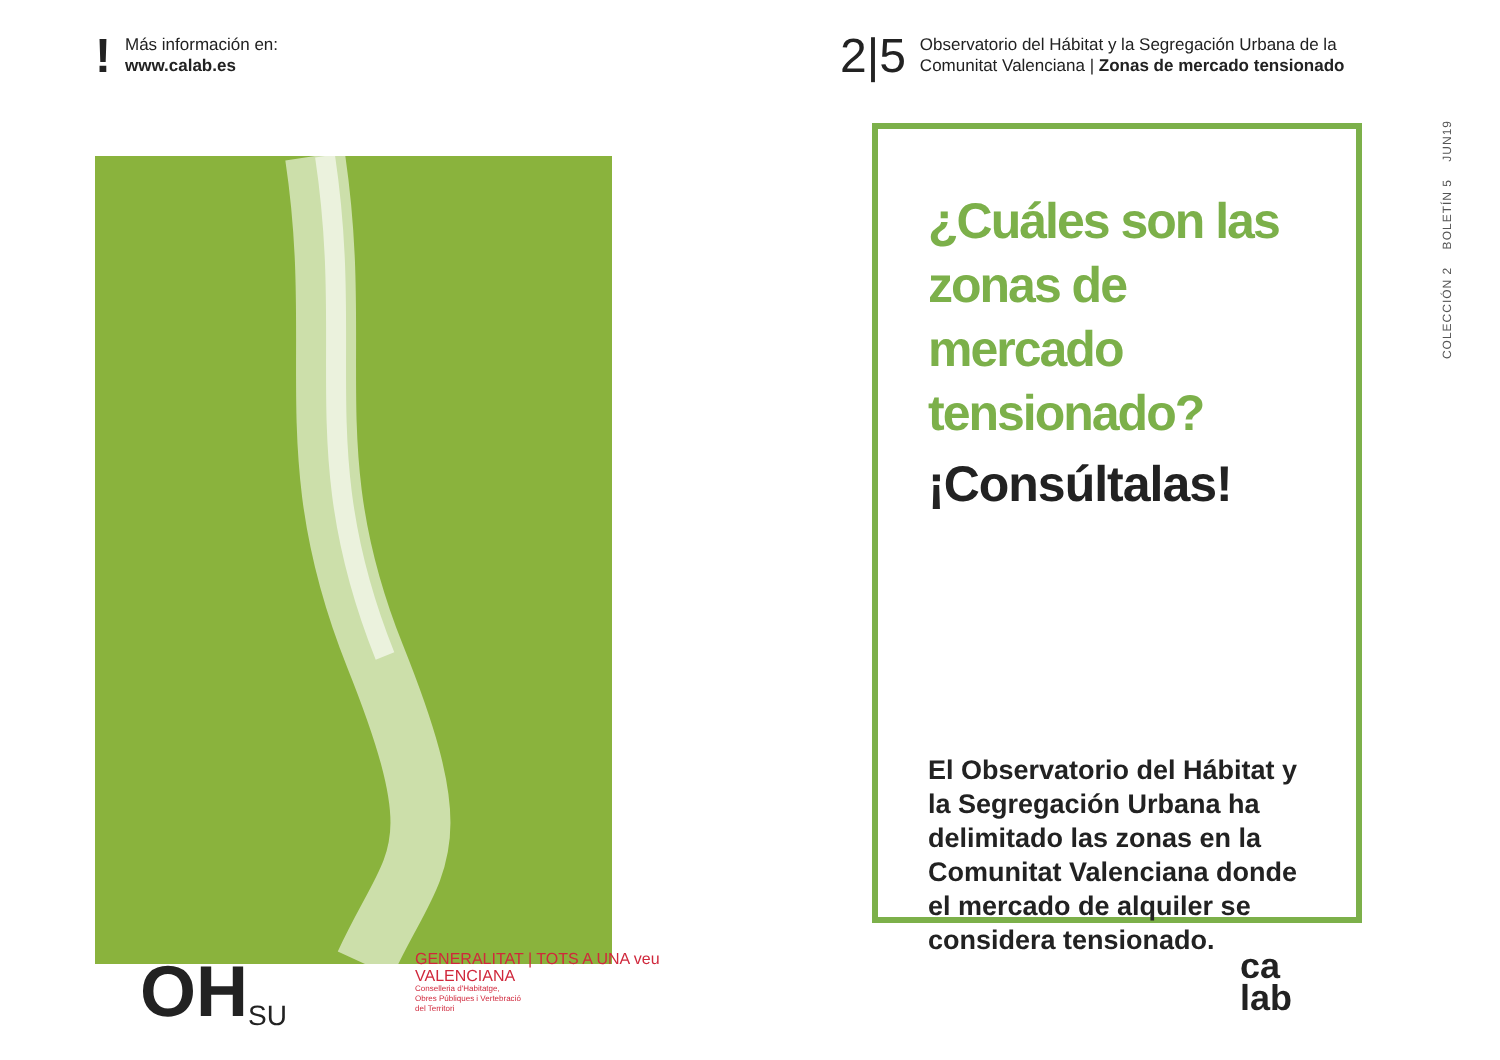! Más información en:
www.calab.es
2|5 Observatorio del Hábitat y la Segregación Urbana de la
Comunitat Valenciana | Zonas de mercado tensionado
¿Cuáles son las zonas de mercado tensionado?
¡Consúltalas!
El Observatorio del Hábitat y la Segregación Urbana ha delimitado las zonas en la Comunitat Valenciana donde el mercado de alquiler se considera tensionado.
COLECCIÓN 2 BOLETÍN 5 JUN19
OH SU
GENERALITAT | TOTS A UNA veu
VALENCIANA
Conselleria d'Habitatge,
Obres Públiques i Vertebració
del Territori
ca
lab